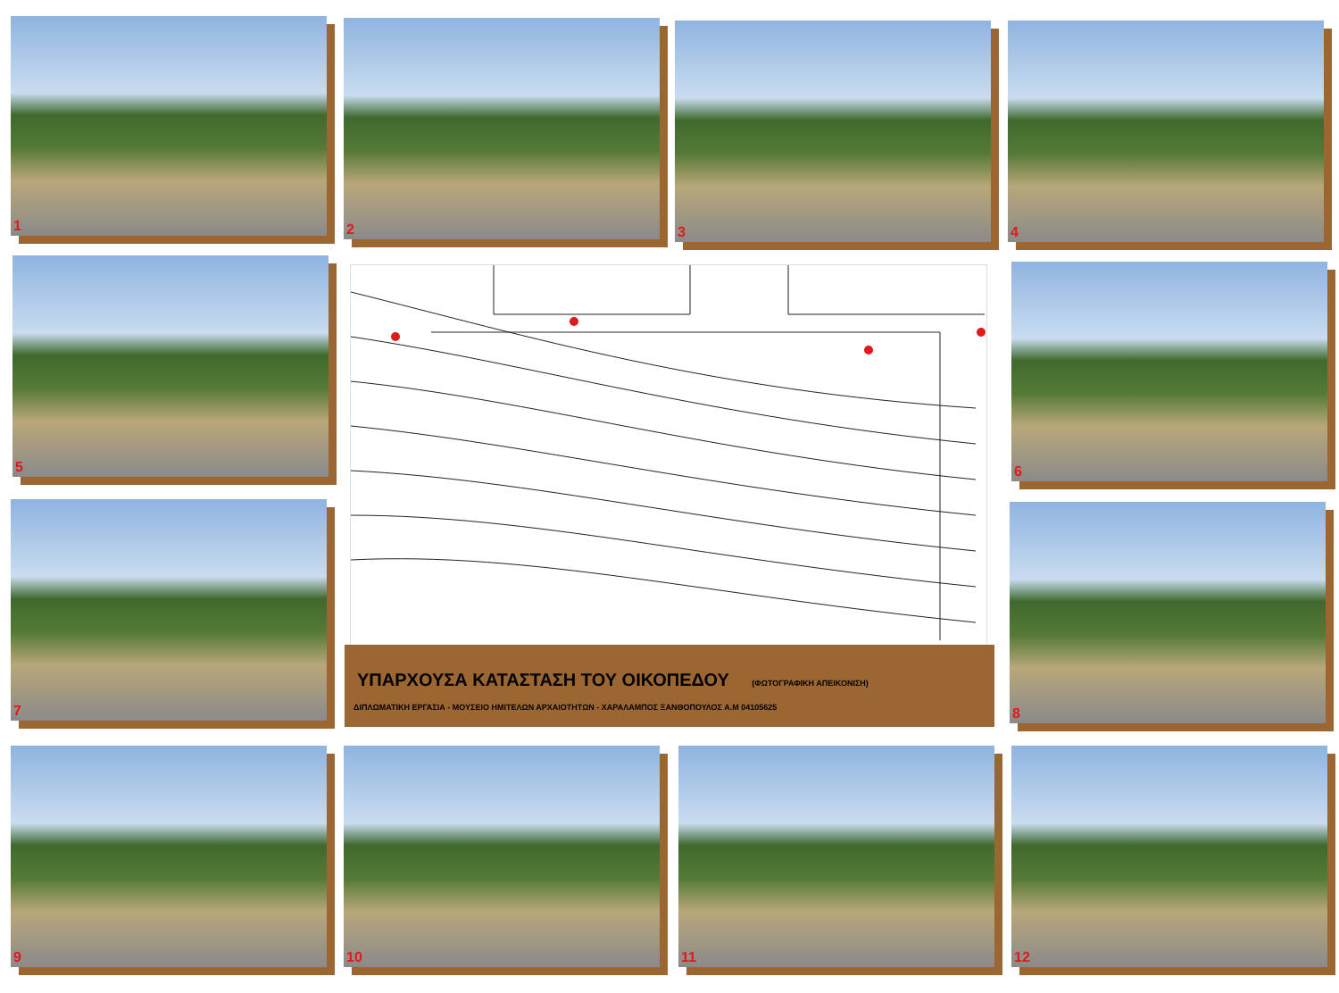1 2 3 4
5 6
7
ΥΠΑΡΧΟΥΣΑ ΚΑΤΑΣΤΑΣΗ ΤΟΥ ΟΙΚΟΠΕΔΟΥ (ΦΩΤΟΓΡΑΦΙΚΗ ΑΠΕΙΚΟΝΙΣΗ)
ΔΙΠΛΩΜΑΤΙΚΗ ΕΡΓΑΣΙΑ - ΜΟΥΣΕΙΟ ΗΜΙΤΕΛΩΝ ΑΡΧΑΙΟΤΗΤΩΝ - ΧΑΡΑΛΑΜΠΟΣ ΞΑΝΘΟΠΟΥΛΟΣ Α.Μ 04105625
8
9 10 11 12